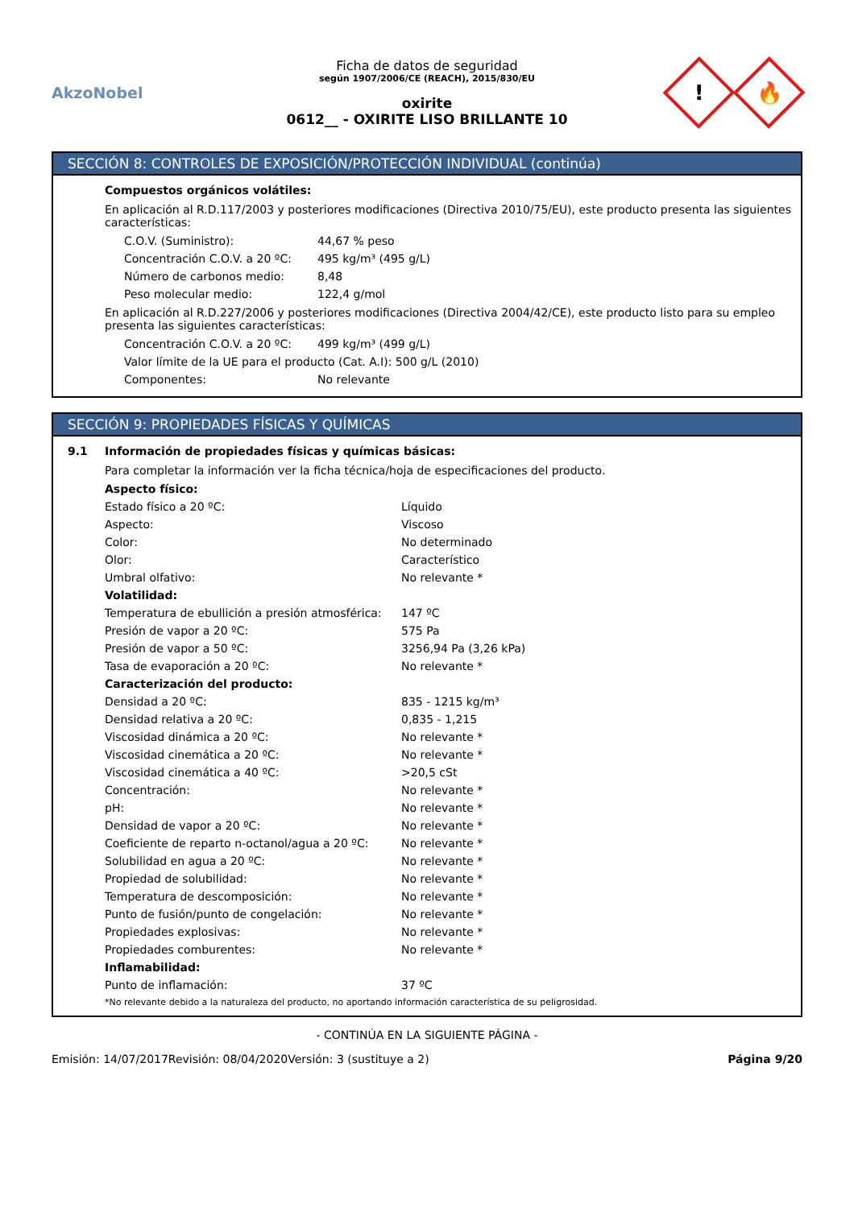AkzoNobel
Ficha de datos de seguridad
según 1907/2006/CE (REACH), 2015/830/EU
oxirite
0612__ - OXIRITE LISO BRILLANTE 10
!
🔥
SECCIÓN 8: CONTROLES DE EXPOSICIÓN/PROTECCIÓN INDIVIDUAL (continúa)
Compuestos orgánicos volátiles:
En aplicación al R.D.117/2003 y posteriores modificaciones (Directiva 2010/75/EU), este producto presenta las siguientes características:
| C.O.V. (Suministro): | 44,67 % peso |
| Concentración C.O.V. a 20 ºC: | 495 kg/m³ (495 g/L) |
| Número de carbonos medio: | 8,48 |
| Peso molecular medio: | 122,4 g/mol |
En aplicación al R.D.227/2006 y posteriores modificaciones (Directiva 2004/42/CE), este producto listo para su empleo presenta las siguientes características:
| Concentración C.O.V. a 20 ºC: | 499 kg/m³ (499 g/L) |
| Valor límite de la UE para el producto (Cat. A.I): 500 g/L (2010) | |
| Componentes: | No relevante |
SECCIÓN 9: PROPIEDADES FÍSICAS Y QUÍMICAS
9.1 Información de propiedades físicas y químicas básicas:
Para completar la información ver la ficha técnica/hoja de especificaciones del producto.
| Aspecto físico: | |
| Estado físico a 20 ºC: | Líquido |
| Aspecto: | Viscoso |
| Color: | No determinado |
| Olor: | Característico |
| Umbral olfativo: | No relevante * |
| Volatilidad: | |
| Temperatura de ebullición a presión atmosférica: | 147 ºC |
| Presión de vapor a 20 ºC: | 575 Pa |
| Presión de vapor a 50 ºC: | 3256,94 Pa (3,26 kPa) |
| Tasa de evaporación a 20 ºC: | No relevante * |
| Caracterización del producto: | |
| Densidad a 20 ºC: | 835 - 1215 kg/m³ |
| Densidad relativa a 20 ºC: | 0,835 - 1,215 |
| Viscosidad dinámica a 20 ºC: | No relevante * |
| Viscosidad cinemática a 20 ºC: | No relevante * |
| Viscosidad cinemática a 40 ºC: | >20,5 cSt |
| Concentración: | No relevante * |
| pH: | No relevante * |
| Densidad de vapor a 20 ºC: | No relevante * |
| Coeficiente de reparto n-octanol/agua a 20 ºC: | No relevante * |
| Solubilidad en agua a 20 ºC: | No relevante * |
| Propiedad de solubilidad: | No relevante * |
| Temperatura de descomposición: | No relevante * |
| Punto de fusión/punto de congelación: | No relevante * |
| Propiedades explosivas: | No relevante * |
| Propiedades comburentes: | No relevante * |
| Inflamabilidad: | |
| Punto de inflamación: | 37 ºC |
*No relevante debido a la naturaleza del producto, no aportando información característica de su peligrosidad.
- CONTINÚA EN LA SIGUIENTE PÁGINA -
Emisión: 14/07/2017 Revisión: 08/04/2020 Versión: 3 (sustituye a 2) Página 9/20